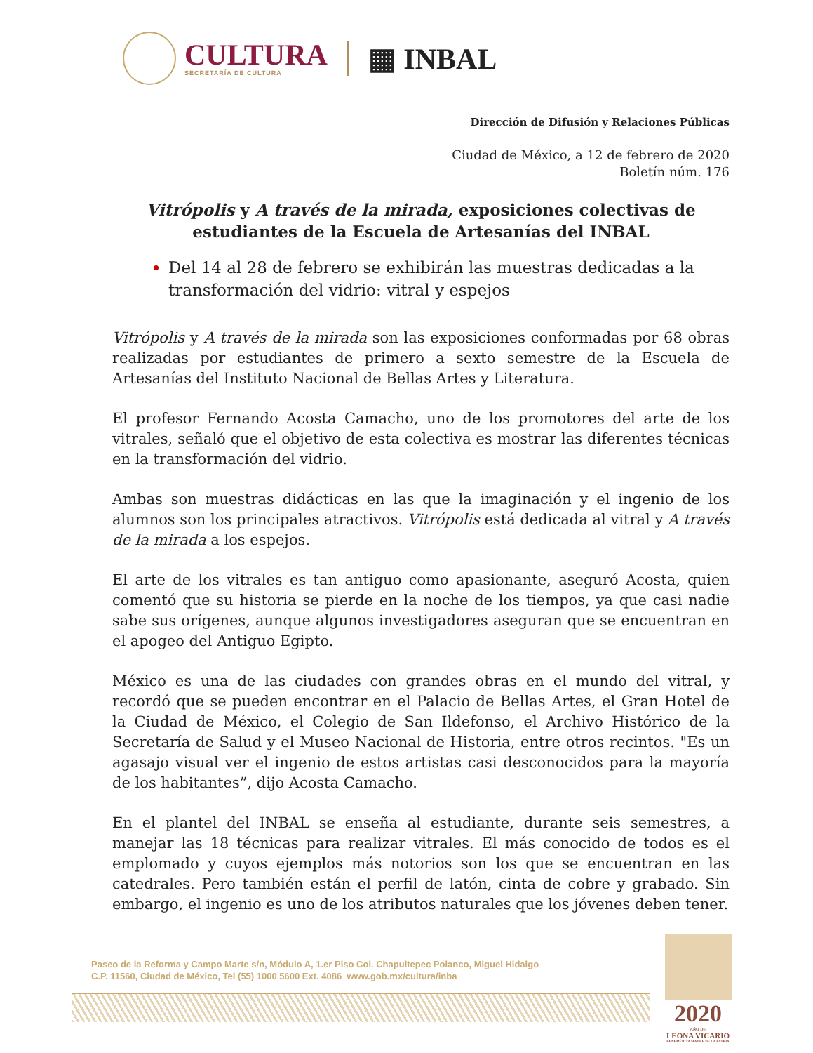CULTURA
SECRETARÍA DE CULTURA
▦ INBAL
Dirección de Difusión y Relaciones Públicas
Ciudad de México, a 12 de febrero de 2020
Boletín núm. 176
Vitrópolis y A través de la mirada, exposiciones colectivas de estudiantes de la Escuela de Artesanías del INBAL
Del 14 al 28 de febrero se exhibirán las muestras dedicadas a la transformación del vidrio: vitral y espejos
Vitrópolis y A través de la mirada son las exposiciones conformadas por 68 obras realizadas por estudiantes de primero a sexto semestre de la Escuela de Artesanías del Instituto Nacional de Bellas Artes y Literatura.
El profesor Fernando Acosta Camacho, uno de los promotores del arte de los vitrales, señaló que el objetivo de esta colectiva es mostrar las diferentes técnicas en la transformación del vidrio.
Ambas son muestras didácticas en las que la imaginación y el ingenio de los alumnos son los principales atractivos. Vitrópolis está dedicada al vitral y A través de la mirada a los espejos.
El arte de los vitrales es tan antiguo como apasionante, aseguró Acosta, quien comentó que su historia se pierde en la noche de los tiempos, ya que casi nadie sabe sus orígenes, aunque algunos investigadores aseguran que se encuentran en el apogeo del Antiguo Egipto.
México es una de las ciudades con grandes obras en el mundo del vitral, y recordó que se pueden encontrar en el Palacio de Bellas Artes, el Gran Hotel de la Ciudad de México, el Colegio de San Ildefonso, el Archivo Histórico de la Secretaría de Salud y el Museo Nacional de Historia, entre otros recintos. "Es un agasajo visual ver el ingenio de estos artistas casi desconocidos para la mayoría de los habitantes”, dijo Acosta Camacho.
En el plantel del INBAL se enseña al estudiante, durante seis semestres, a manejar las 18 técnicas para realizar vitrales. El más conocido de todos es el emplomado y cuyos ejemplos más notorios son los que se encuentran en las catedrales. Pero también están el perfil de latón, cinta de cobre y grabado. Sin embargo, el ingenio es uno de los atributos naturales que los jóvenes deben tener.
Paseo de la Reforma y Campo Marte s/n, Módulo A, 1.er Piso Col. Chapultepec Polanco, Miguel Hidalgo
C.P. 11560, Ciudad de México, Tel (55) 1000 5600 Ext. 4086 www.gob.mx/cultura/inba
2020
AÑO DE
LEONA VICARIO
BENEMÉRITA MADRE DE LA PATRIA